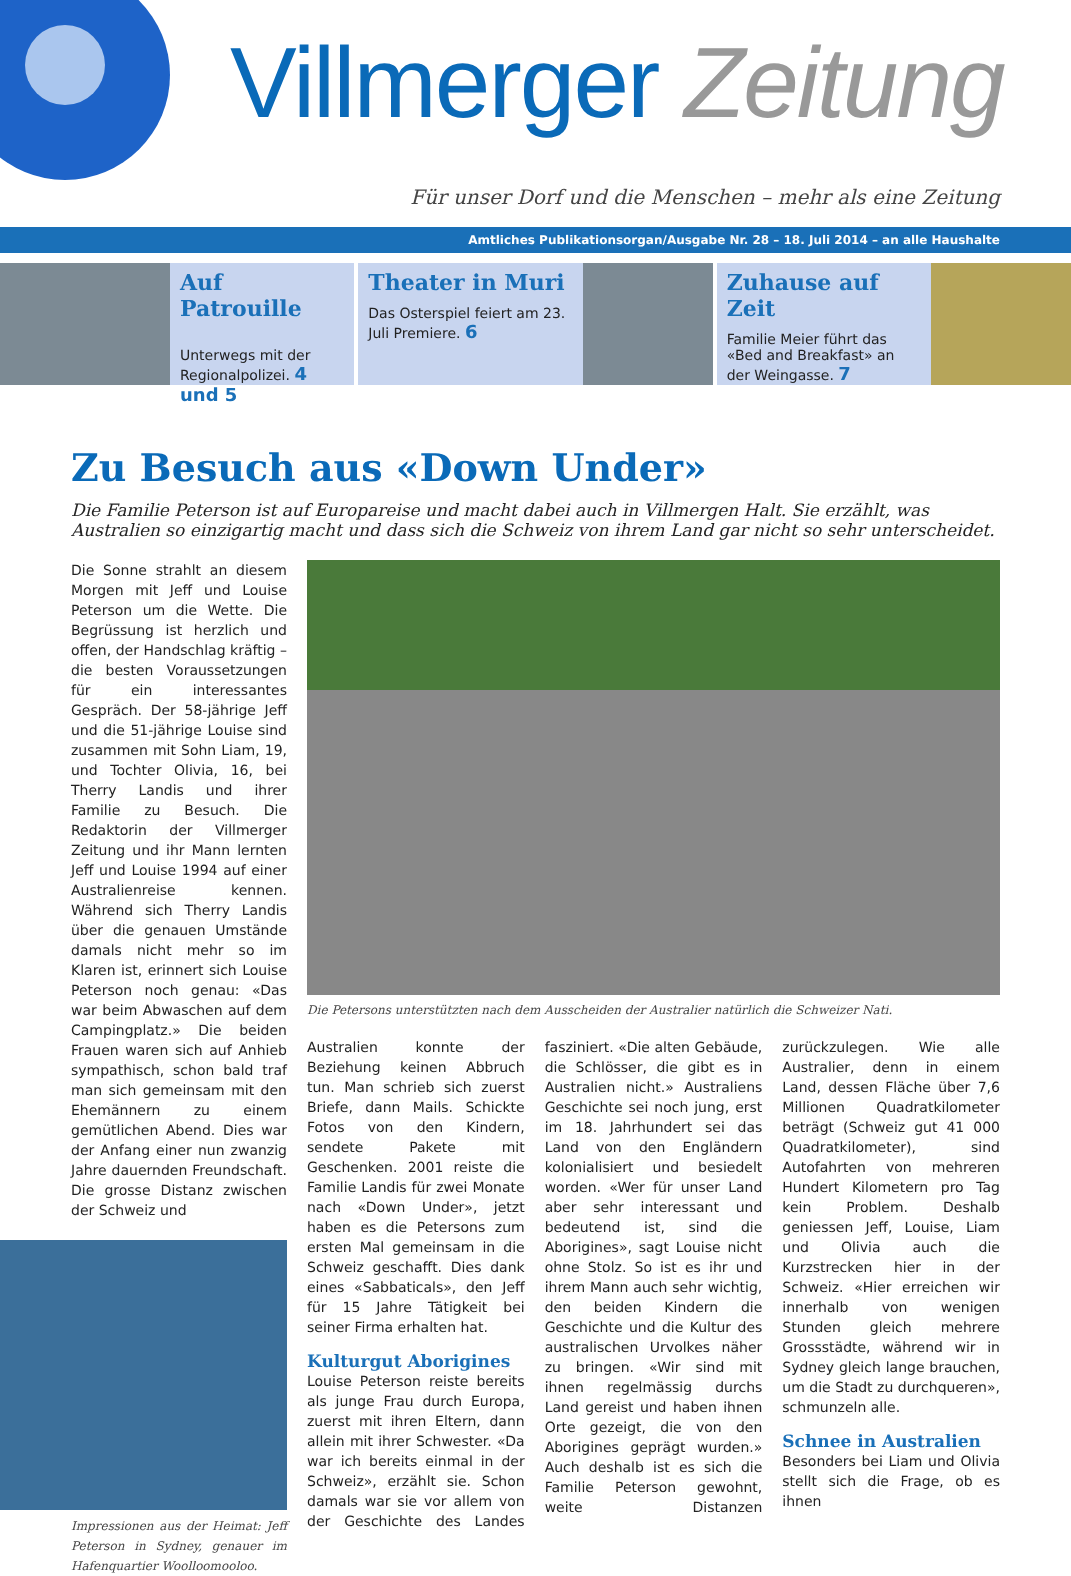Villmerger Zeitung
Für unser Dorf und die Menschen – mehr als eine Zeitung
Amtliches Publikationsorgan/Ausgabe Nr. 28 – 18. Juli 2014 – an alle Haushalte
Auf Patrouille
Unterwegs mit der Regionalpolizei. 4 und 5
Theater in Muri
Das Osterspiel feiert am 23. Juli Premiere. 6
Zuhause auf Zeit
Familie Meier führt das «Bed and Breakfast» an der Weingasse. 7
Zu Besuch aus «Down Under»
Die Familie Peterson ist auf Europareise und macht dabei auch in Villmergen Halt. Sie erzählt, was Australien so einzigartig macht und dass sich die Schweiz von ihrem Land gar nicht so sehr unterscheidet.
Die Sonne strahlt an diesem Morgen mit Jeff und Louise Peterson um die Wette. Die Begrüssung ist herzlich und offen, der Handschlag kräftig – die besten Voraussetzungen für ein interessantes Gespräch. Der 58-jährige Jeff und die 51-jährige Louise sind zusammen mit Sohn Liam, 19, und Tochter Olivia, 16, bei Therry Landis und ihrer Familie zu Besuch. Die Redaktorin der Villmerger Zeitung und ihr Mann lernten Jeff und Louise 1994 auf einer Australienreise kennen. Während sich Therry Landis über die genauen Umstände damals nicht mehr so im Klaren ist, erinnert sich Louise Peterson noch genau: «Das war beim Abwaschen auf dem Campingplatz.» Die beiden Frauen waren sich auf Anhieb sympathisch, schon bald traf man sich gemeinsam mit den Ehemännern zu einem gemütlichen Abend. Dies war der Anfang einer nun zwanzig Jahre dauernden Freundschaft. Die grosse Distanz zwischen der Schweiz und
Impressionen aus der Heimat: Jeff Peterson in Sydney, genauer im Hafenquartier Woolloomooloo.
Die Petersons unterstützten nach dem Ausscheiden der Australier natürlich die Schweizer Nati.
Australien konnte der Beziehung keinen Abbruch tun. Man schrieb sich zuerst Briefe, dann Mails. Schickte Fotos von den Kindern, sendete Pakete mit Geschenken. 2001 reiste die Familie Landis für zwei Monate nach «Down Under», jetzt haben es die Petersons zum ersten Mal gemeinsam in die Schweiz geschafft. Dies dank eines «Sabbaticals», den Jeff für 15 Jahre Tätigkeit bei seiner Firma erhalten hat.
Kulturgut Aborigines
Louise Peterson reiste bereits als junge Frau durch Europa, zuerst mit ihren Eltern, dann allein mit ihrer Schwester. «Da war ich bereits einmal in der Schweiz», erzählt sie. Schon damals war sie vor allem von der Geschichte des Landes fasziniert. «Die alten Gebäude, die Schlösser, die gibt es in Australien nicht.» Australiens Geschichte sei noch jung, erst im 18. Jahrhundert sei das Land von den Engländern kolonialisiert und besiedelt worden. «Wer für unser Land aber sehr interessant und bedeutend ist, sind die Aborigines», sagt Louise nicht ohne Stolz. So ist es ihr und ihrem Mann auch sehr wichtig, den beiden Kindern die Geschichte und die Kultur des australischen Urvolkes näher zu bringen. «Wir sind mit ihnen regelmässig durchs Land gereist und haben ihnen Orte gezeigt, die von den Aborigines geprägt wurden.» Auch deshalb ist es sich die Familie Peterson gewohnt, weite Distanzen zurückzulegen. Wie alle Australier, denn in einem Land, dessen Fläche über 7,6 Millionen Quadratkilometer beträgt (Schweiz gut 41 000 Quadratkilometer), sind Autofahrten von mehreren Hundert Kilometern pro Tag kein Problem. Deshalb geniessen Jeff, Louise, Liam und Olivia auch die Kurzstrecken hier in der Schweiz. «Hier erreichen wir innerhalb von wenigen Stunden gleich mehrere Grossstädte, während wir in Sydney gleich lange brauchen, um die Stadt zu durchqueren», schmunzeln alle.
Schnee in Australien
Besonders bei Liam und Olivia stellt sich die Frage, ob es ihnen